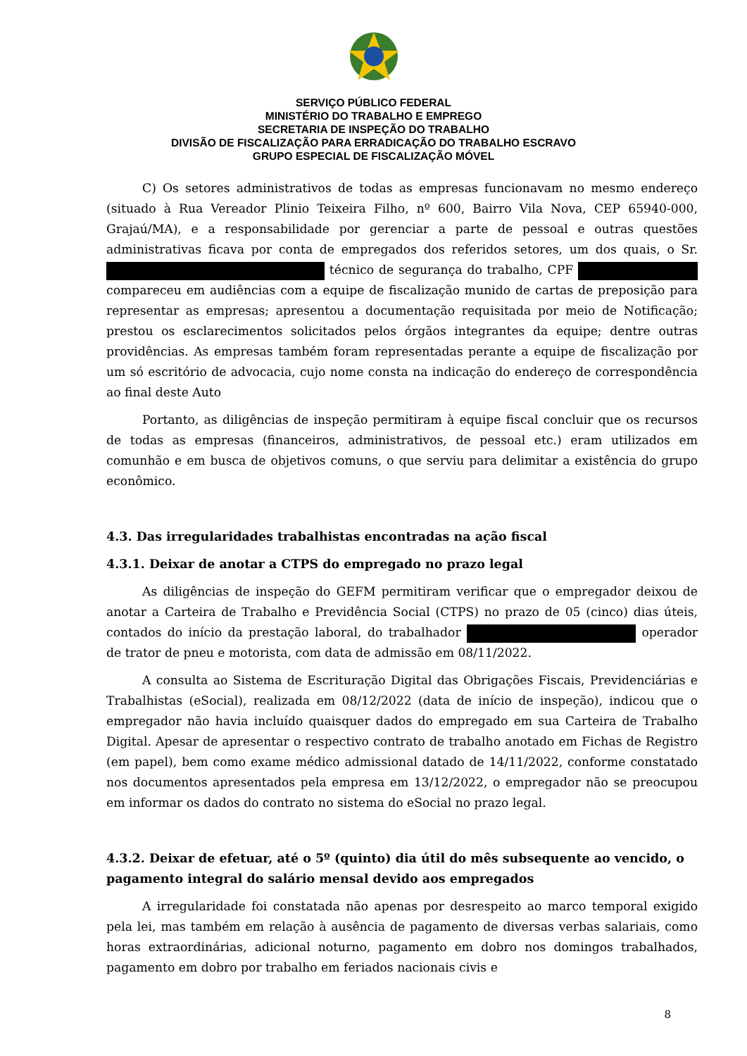SERVIÇO PÚBLICO FEDERAL
MINISTÉRIO DO TRABALHO E EMPREGO
SECRETARIA DE INSPEÇÃO DO TRABALHO
DIVISÃO DE FISCALIZAÇÃO PARA ERRADICAÇÃO DO TRABALHO ESCRAVO
GRUPO ESPECIAL DE FISCALIZAÇÃO MÓVEL
C) Os setores administrativos de todas as empresas funcionavam no mesmo endereço (situado à Rua Vereador Plinio Teixeira Filho, nº 600, Bairro Vila Nova, CEP 65940-000, Grajaú/MA), e a responsabilidade por gerenciar a parte de pessoal e outras questões administrativas ficava por conta de empregados dos referidos setores, um dos quais, o Sr. técnico de segurança do trabalho, CPF compareceu em audiências com a equipe de fiscalização munido de cartas de preposição para representar as empresas; apresentou a documentação requisitada por meio de Notificação; prestou os esclarecimentos solicitados pelos órgãos integrantes da equipe; dentre outras providências. As empresas também foram representadas perante a equipe de fiscalização por um só escritório de advocacia, cujo nome consta na indicação do endereço de correspondência ao final deste Auto
Portanto, as diligências de inspeção permitiram à equipe fiscal concluir que os recursos de todas as empresas (financeiros, administrativos, de pessoal etc.) eram utilizados em comunhão e em busca de objetivos comuns, o que serviu para delimitar a existência do grupo econômico.
4.3. Das irregularidades trabalhistas encontradas na ação fiscal
4.3.1. Deixar de anotar a CTPS do empregado no prazo legal
As diligências de inspeção do GEFM permitiram verificar que o empregador deixou de anotar a Carteira de Trabalho e Previdência Social (CTPS) no prazo de 05 (cinco) dias úteis, contados do início da prestação laboral, do trabalhador operador de trator de pneu e motorista, com data de admissão em 08/11/2022.
A consulta ao Sistema de Escrituração Digital das Obrigações Fiscais, Previdenciárias e Trabalhistas (eSocial), realizada em 08/12/2022 (data de início de inspeção), indicou que o empregador não havia incluído quaisquer dados do empregado em sua Carteira de Trabalho Digital. Apesar de apresentar o respectivo contrato de trabalho anotado em Fichas de Registro (em papel), bem como exame médico admissional datado de 14/11/2022, conforme constatado nos documentos apresentados pela empresa em 13/12/2022, o empregador não se preocupou em informar os dados do contrato no sistema do eSocial no prazo legal.
4.3.2. Deixar de efetuar, até o 5º (quinto) dia útil do mês subsequente ao vencido, o pagamento integral do salário mensal devido aos empregados
A irregularidade foi constatada não apenas por desrespeito ao marco temporal exigido pela lei, mas também em relação à ausência de pagamento de diversas verbas salariais, como horas extraordinárias, adicional noturno, pagamento em dobro nos domingos trabalhados, pagamento em dobro por trabalho em feriados nacionais civis e
8